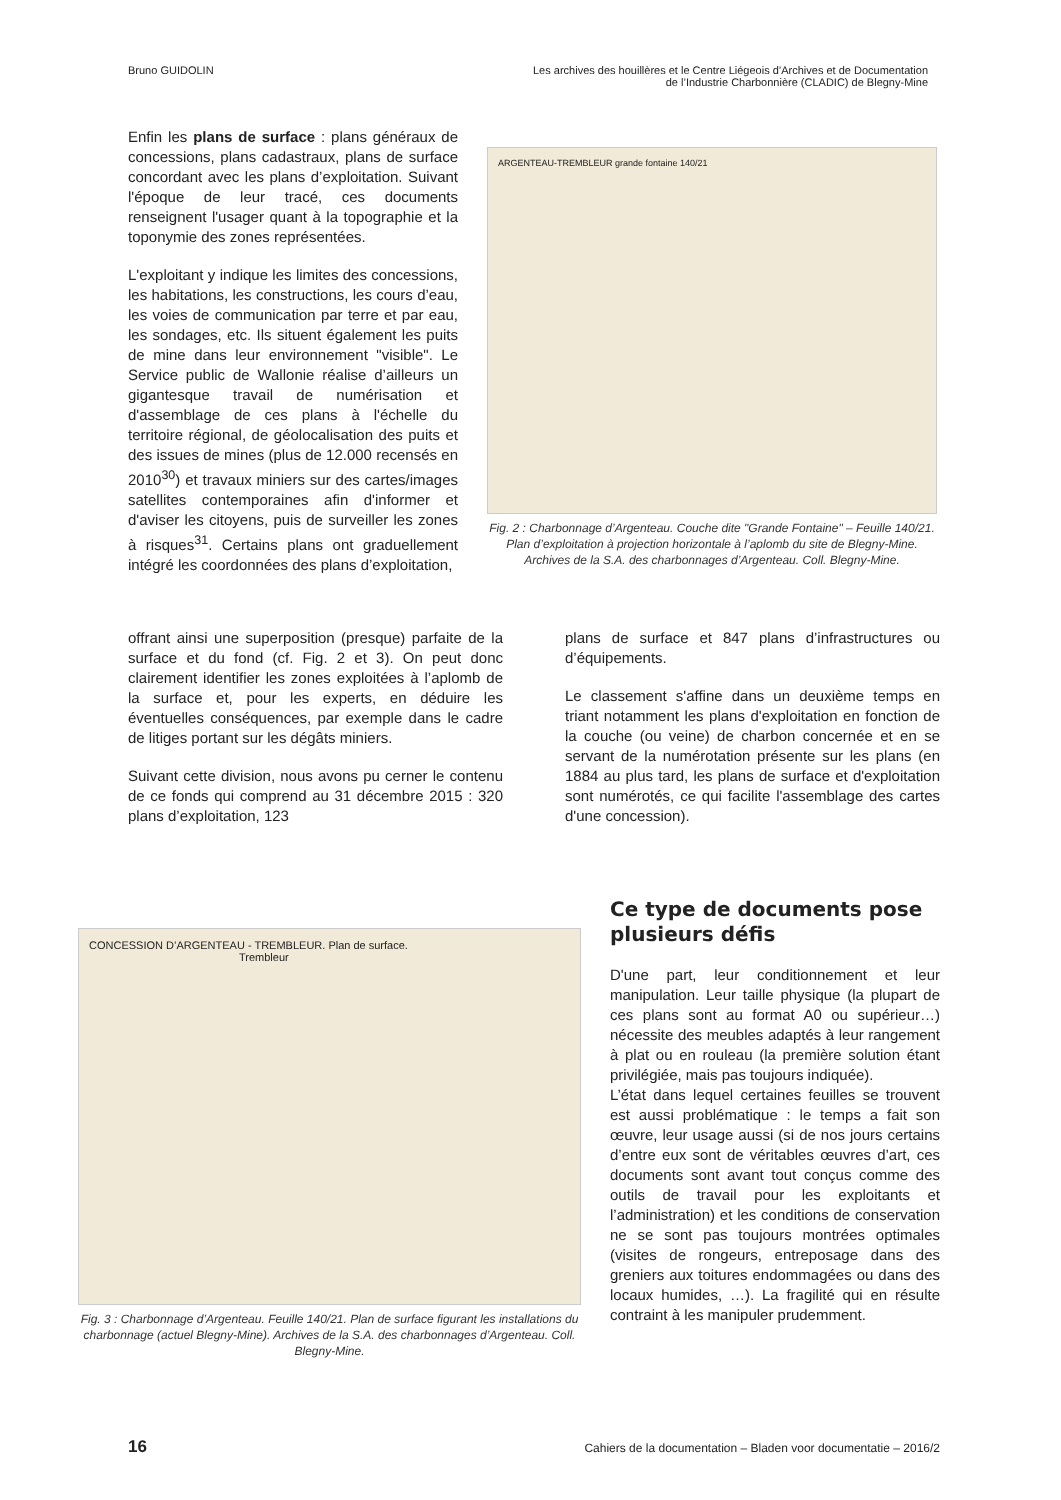Bruno GUIDOLIN Les archives des houillères et le Centre Liégeois d’Archives et de Documentation
de l’Industrie Charbonnière (CLADIC) de Blegny-Mine
Enfin les plans de surface : plans généraux de concessions, plans cadastraux, plans de surface concordant avec les plans d’exploitation. Suivant l'époque de leur tracé, ces documents renseignent l'usager quant à la topographie et la toponymie des zones représentées.
L'exploitant y indique les limites des concessions, les habitations, les constructions, les cours d’eau, les voies de communication par terre et par eau, les sondages, etc. Ils situent également les puits de mine dans leur environnement "visible". Le Service public de Wallonie réalise d’ailleurs un gigantesque travail de numérisation et d'assemblage de ces plans à l'échelle du territoire régional, de géolocalisation des puits et des issues de mines (plus de 12.000 recensés en 2010<sup>30</sup>) et travaux miniers sur des cartes/images satellites contemporaines afin d'informer et d'aviser les citoyens, puis de surveiller les zones à risques<sup>31</sup>. Certains plans ont graduellement intégré les coordonnées des plans d’exploitation,
ARGENTEAU-TREMBLEUR grande fontaine 140/21
Fig. 2 : Charbonnage d’Argenteau. Couche dite "Grande Fontaine" – Feuille 140/21. Plan d’exploitation à projection horizontale à l’aplomb du site de Blegny-Mine. Archives de la S.A. des charbonnages d’Argenteau. Coll. Blegny-Mine.
offrant ainsi une superposition (presque) parfaite de la surface et du fond (cf. Fig. 2 et 3). On peut donc clairement identifier les zones exploitées à l’aplomb de la surface et, pour les experts, en déduire les éventuelles conséquences, par exemple dans le cadre de litiges portant sur les dégâts miniers.
Suivant cette division, nous avons pu cerner le contenu de ce fonds qui comprend au 31 décembre 2015 : 320 plans d’exploitation, 123
plans de surface et 847 plans d’infrastructures ou d’équipements.
Le classement s'affine dans un deuxième temps en triant notamment les plans d'exploitation en fonction de la couche (ou veine) de charbon concernée et en se servant de la numérotation présente sur les plans (en 1884 au plus tard, les plans de surface et d'exploitation sont numérotés, ce qui facilite l'assemblage des cartes d'une concession).
CONCESSION D’ARGENTEAU - TREMBLEUR. Plan de surface. Trembleur
Fig. 3 : Charbonnage d’Argenteau. Feuille 140/21. Plan de surface figurant les installations du charbonnage (actuel Blegny-Mine). Archives de la S.A. des charbonnages d’Argenteau. Coll. Blegny-Mine.
Ce type de documents pose plusieurs défis
D'une part, leur conditionnement et leur manipulation. Leur taille physique (la plupart de ces plans sont au format A0 ou supérieur…) nécessite des meubles adaptés à leur rangement à plat ou en rouleau (la première solution étant privilégiée, mais pas toujours indiquée).
L’état dans lequel certaines feuilles se trouvent est aussi problématique : le temps a fait son œuvre, leur usage aussi (si de nos jours certains d’entre eux sont de véritables œuvres d’art, ces documents sont avant tout conçus comme des outils de travail pour les exploitants et l’administration) et les conditions de conservation ne se sont pas toujours montrées optimales (visites de rongeurs, entreposage dans des greniers aux toitures endommagées ou dans des locaux humides, …). La fragilité qui en résulte contraint à les manipuler prudemment.
16 Cahiers de la documentation – Bladen voor documentatie – 2016/2